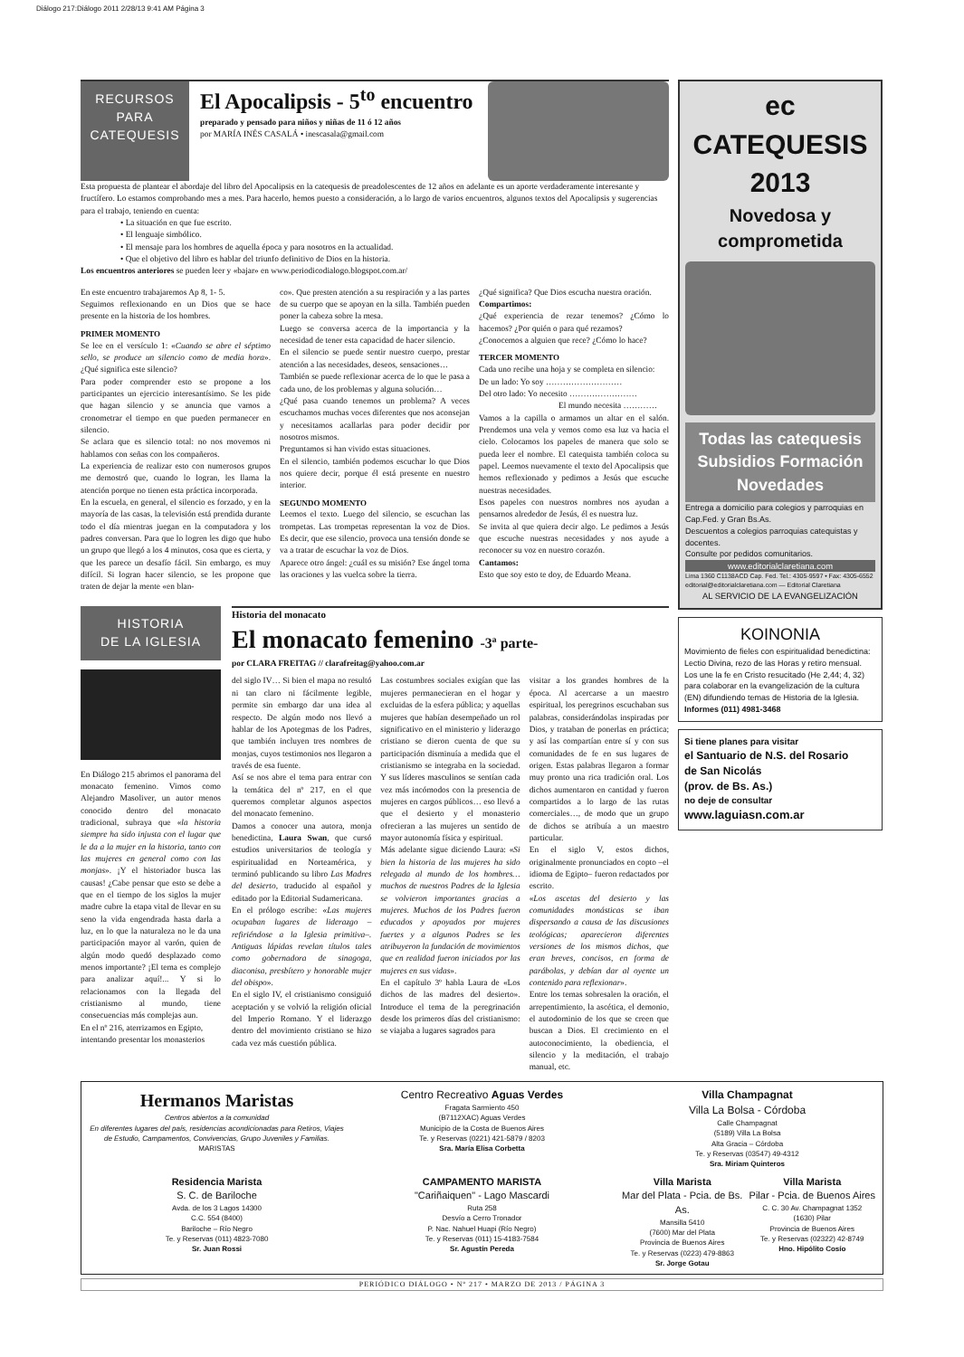Diálogo 217:Diálogo 2011 2/28/13 9:41 AM Página 3
RECURSOS
PARA
CATEQUESIS
El Apocalipsis - 5<sup>to</sup> encuentro
preparado y pensado para niños y niñas de 11 ó 12 años
por MARÍA INÉS CASALÁ • inescasala@gmail.com
Esta propuesta de plantear el abordaje del libro del Apocalipsis en la catequesis de preadolescentes de 12 años en adelante es un aporte verdaderamente interesante y fructífero. Lo estamos comprobando mes a mes. Para hacerlo, hemos puesto a consideración, a lo largo de varios encuentros, algunos textos del Apocalipsis y sugerencias para el trabajo, teniendo en cuenta:
• La situación en que fue escrito.
• El lenguaje simbólico.
• El mensaje para los hombres de aquella época y para nosotros en la actualidad.
• Que el objetivo del libro es hablar del triunfo definitivo de Dios en la historia.
Los encuentros anteriores se pueden leer y «bajar» en www.periodicodialogo.blogspot.com.ar/
En este encuentro trabajaremos Ap 8, 1- 5.
Seguimos reflexionando en un Dios que se hace presente en la historia de los hombres.
PRIMER MOMENTO
Se lee en el versículo 1: «Cuando se abre el séptimo sello, se produce un silencio como de media hora». ¿Qué significa este silencio?
Para poder comprender esto se propone a los participantes un ejercicio interesantísimo. Se les pide que hagan silencio y se anuncia que vamos a cronometrar el tiempo en que pueden permanecer en silencio.
Se aclara que es silencio total: no nos movemos ni hablamos con señas con los compañeros.
La experiencia de realizar esto con numerosos grupos me demostró que, cuando lo logran, les llama la atención porque no tienen esta práctica incorporada.
En la escuela, en general, el silencio es forzado, y en la mayoría de las casas, la televisión está prendida durante todo el día mientras juegan en la computadora y los padres conversan. Para que lo logren les digo que hubo un grupo que llegó a los 4 minutos, cosa que es cierta, y que les parece un desafío fácil. Sin embargo, es muy difícil. Si logran hacer silencio, se les propone que traten de dejar la mente «en blan-
co». Que presten atención a su respiración y a las partes de su cuerpo que se apoyan en la silla. También pueden poner la cabeza sobre la mesa.
Luego se conversa acerca de la importancia y la necesidad de tener esta capacidad de hacer silencio.
En el silencio se puede sentir nuestro cuerpo, prestar atención a las necesidades, deseos, sensaciones…
También se puede reflexionar acerca de lo que le pasa a cada uno, de los problemas y alguna solución…
¿Qué pasa cuando tenemos un problema? A veces escuchamos muchas voces diferentes que nos aconsejan y necesitamos acallarlas para poder decidir por nosotros mismos.
Preguntamos si han vivido estas situaciones.
En el silencio, también podemos escuchar lo que Dios nos quiere decir, porque él está presente en nuestro interior.
SEGUNDO MOMENTO
Leemos el texto. Luego del silencio, se escuchan las trompetas. Las trompetas representan la voz de Dios. Es decir, que ese silencio, provoca una tensión donde se va a tratar de escuchar la voz de Dios.
Aparece otro ángel: ¿cuál es su misión? Ese ángel toma las oraciones y las vuelca sobre la tierra.
¿Qué significa? Que Dios escucha nuestra oración.
Compartimos:
¿Qué experiencia de rezar tenemos? ¿Cómo lo hacemos? ¿Por quién o para qué rezamos?
¿Conocemos a alguien que rece? ¿Cómo lo hace?
TERCER MOMENTO
Cada uno recibe una hoja y se completa en silencio:
De un lado: Yo soy ………………………
Del otro lado: Yo necesito ……………………
El mundo necesita …………
Vamos a la capilla o armamos un altar en el salón. Prendemos una vela y vemos como esa luz va hacia el cielo. Colocamos los papeles de manera que solo se pueda leer el nombre. El catequista también coloca su papel. Leemos nuevamente el texto del Apocalipsis que hemos reflexionado y pedimos a Jesús que escuche nuestras necesidades.
Esos papeles con nuestros nombres nos ayudan a pensarnos alrededor de Jesús, él es nuestra luz.
Se invita al que quiera decir algo. Le pedimos a Jesús que escuche nuestras necesidades y nos ayude a reconocer su voz en nuestro corazón.
Cantamos:
Esto que soy esto te doy, de Eduardo Meana.
HISTORIA
DE LA IGLESIA
En Diálogo 215 abrimos el panorama del monacato femenino. Vimos como Alejandro Masoliver, un autor menos conocido dentro del monacato tradicional, subraya que «la historia siempre ha sido injusta con el lugar que le da a la mujer en la historia, tanto con las mujeres en general como con las monjas». ¡Y el historiador busca las causas! ¿Cabe pensar que esto se debe a que en el tiempo de los siglos la mujer madre cubre la etapa vital de llevar en su seno la vida engendrada hasta darla a luz, en lo que la naturaleza no le da una participación mayor al varón, quien de algún modo quedó desplazado como menos importante? ¡El tema es complejo para analizar aquí!... Y si lo relacionamos con la llegada del cristianismo al mundo, tiene consecuencias más complejas aun.
En el nº 216, aterrizamos en Egipto, intentando presentar los monasterios
Historia del monacato
El monacato femenino -3ª parte-
por CLARA FREITAG // clarafreitag@yahoo.com.ar
del siglo IV… Si bien el mapa no resultó ni tan claro ni fácilmente legible, permite sin embargo dar una idea al respecto. De algún modo nos llevó a hablar de los Apotegmas de los Padres, que también incluyen tres nombres de monjas, cuyos testimonios nos llegaron a través de esa fuente.
Así se nos abre el tema para entrar con la temática del nº 217, en el que queremos completar algunos aspectos del monacato femenino.
Damos a conocer una autora, monja benedictina, Laura Swan, que cursó estudios universitarios de teología y espiritualidad en Norteamérica, y terminó publicando su libro Las Madres del desierto, traducido al español y editado por la Editorial Sudamericana.
En el prólogo escribe: «Las mujeres ocupaban lugares de liderazgo –refiriéndose a la Iglesia primitiva–. Antiguas lápidas revelan títulos tales como gobernadora de sinagoga, diaconisa, presbítero y honorable mujer del obispo».
En el siglo IV, el cristianismo consiguió aceptación y se volvió la religión oficial del Imperio Romano. Y el liderazgo dentro del movimiento cristiano se hizo cada vez más cuestión pública.
Las costumbres sociales exigían que las mujeres permanecieran en el hogar y excluidas de la esfera pública; y aquellas mujeres que habían desempeñado un rol significativo en el ministerio y liderazgo cristiano se dieron cuenta de que su participación disminuía a medida que el cristianismo se integraba en la sociedad. Y sus líderes masculinos se sentían cada vez más incómodos con la presencia de mujeres en cargos públicos… eso llevó a que el desierto y el monasterio ofrecieran a las mujeres un sentido de mayor autonomía física y espiritual.
Más adelante sigue diciendo Laura: «Si bien la historia de las mujeres ha sido relegada al mundo de los hombres… muchos de nuestros Padres de la Iglesia se volvieron importantes gracias a mujeres. Muchos de los Padres fueron educados y apoyados por mujeres fuertes y a algunos Padres se les atribuyeron la fundación de movimientos que en realidad fueron iniciados por las mujeres en sus vidas».
En el capítulo 3º habla Laura de «Los dichos de las madres del desierto». Introduce el tema de la peregrinación desde los primeros días del cristianismo: se viajaba a lugares sagrados para
visitar a los grandes hombres de la época. Al acercarse a un maestro espiritual, los peregrinos escuchaban sus palabras, considerándolas inspiradas por Dios, y trataban de ponerlas en práctica; y así las compartían entre sí y con sus comunidades de fe en sus lugares de origen. Estas palabras llegaron a formar muy pronto una rica tradición oral. Los dichos aumentaron en cantidad y fueron compartidos a lo largo de las rutas comerciales…, de modo que un grupo de dichos se atribuía a un maestro particular.
En el siglo V, estos dichos, originalmente pronunciados en copto –el idioma de Egipto– fueron redactados por escrito.
«Los ascetas del desierto y las comunidades monásticas se iban dispersando a causa de las discusiones teológicas; aparecieron diferentes versiones de los mismos dichos, que eran breves, concisos, en forma de parábolas, y debían dar al oyente un contenido para reflexionar».
Entre los temas sobresalen la oración, el arrepentimiento, la ascética, el demonio, el autodominio de los que se creen que buscan a Dios. El crecimiento en el autoconocimiento, la obediencia, el silencio y la meditación, el trabajo manual, etc.
ec CATEQUESIS 2013
Novedosa y comprometida
Todas las catequesis Subsidios Formación Novedades
Entrega a domicilio para colegios y parroquias en Cap.Fed. y Gran Bs.As.
Descuentos a colegios parroquias catequistas y docentes.
Consulte por pedidos comunitarios.
www.editorialclaretiana.com
Lima 1360 C1138ACD Cap. Fed. Tel.: 4305-9597 • Fax: 4305-6552 editorial@editorialclaretiana.com — Editorial Claretiana
AL SERVICIO DE LA EVANGELIZACIÓN
KOINONIA
Movimiento de fieles con espiritualidad benedictina: Lectio Divina, rezo de las Horas y retiro mensual. Los une la fe en Cristo resucitado (He 2,44; 4, 32) para colaborar en la evangelización de la cultura (EN) difundiendo temas de Historia de la Iglesia. Informes (011) 4981-3468
Si tiene planes para visitar
el Santuario de N.S. del Rosario
de San Nicolás
(prov. de Bs. As.)
no deje de consultar
www.laguiasn.com.ar
Hermanos Maristas
Centros abiertos a la comunidad
En diferentes lugares del país, residencias acondicionadas para Retiros, Viajes de Estudio, Campamentos, Convivencias, Grupo Juveniles y Familias. MARISTAS
Centro Recreativo Aguas Verdes
Fragata Sarmiento 450
(B7112XAC) Aguas Verdes
Municipio de la Costa de Buenos Aires
Te. y Reservas (0221) 421-5879 / 8203
Sra. María Elisa Corbetta
Villa Champagnat
Villa La Bolsa - Córdoba
Calle Champagnat
(5189) Villa La Bolsa
Alta Gracia – Córdoba
Te. y Reservas (03547) 49-4312
Sra. Miriam Quinteros
Residencia Marista
S. C. de Bariloche
Avda. de los 3 Lagos 14300
C.C. 554 (8400)
Bariloche – Río Negro
Te. y Reservas (011) 4823-7080
Sr. Juan Rossi
CAMPAMENTO MARISTA
"Cariñaiquen" - Lago Mascardi
Ruta 258
Desvío a Cerro Tronador
P. Nac. Nahuel Huapi (Río Negro)
Te. y Reservas (011) 15-4183-7584
Sr. Agustín Pereda
Villa Marista
Mar del Plata - Pcia. de Bs. As.
Mansilla 5410
(7600) Mar del Plata
Provincia de Buenos Aires
Te. y Reservas (0223) 479-8863
Sr. Jorge Gotau
Villa Marista
Pilar - Pcia. de Buenos Aires
C. C. 30 Av. Champagnat 1352
(1630) Pilar
Provincia de Buenos Aires
Te. y Reservas (02322) 42-8749
Hno. Hipólito Cosío
PERIÓDICO DIÁLOGO • Nº 217 • MARZO DE 2013 / PÁGINA 3